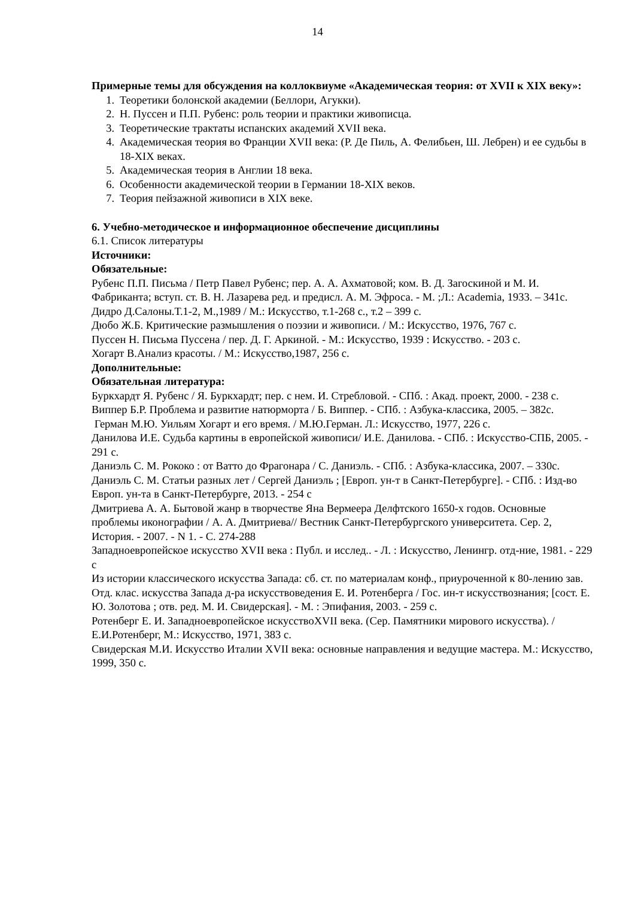14
Примерные темы для обсуждения на коллоквиуме «Академическая теория: от XVII к XIX веку»:
1. Теоретики болонской академии (Беллори, Агукки).
2. Н. Пуссен и П.П. Рубенс: роль теории и практики живописца.
3. Теоретические трактаты испанских академий XVII века.
4. Академическая теория во Франции XVII века: (Р. Де Пиль, А. Фелибьен, Ш. Лебрен) и ее судьбы в 18-XIX веках.
5. Академическая теория в Англии 18 века.
6. Особенности академической теории в Германии 18-XIX веков.
7. Теория пейзажной живописи в XIX веке.
6. Учебно-методическое и информационное обеспечение дисциплины
6.1. Список литературы
Источники:
Обязательные:
Рубенс П.П. Письма / Петр Павел Рубенс; пер. А. А. Ахматовой; ком. В. Д. Загоскиной и М. И. Фабриканта; вступ. ст. В. Н. Лазарева ред. и предисл. А. М. Эфроса. - М. ;Л.: Academia, 1933. – 341с.
Дидро Д.Салоны.Т.1-2, М.,1989 / М.: Искусство, т.1-268 с., т.2 – 399 с.
Дюбо Ж.Б. Критические размышления о поэзии и живописи. / М.: Искусство, 1976, 767 с.
Пуссен Н. Письма Пуссена / пер. Д. Г. Аркиной. - М.: Искусство, 1939 : Искусство. - 203 с.
Хогарт В.Анализ красоты. / М.: Искусство,1987, 256 с.
Дополнительные:
Обязательная литература:
Буркхардт Я. Рубенс / Я. Буркхардт; пер. с нем. И. Стребловой. - СПб. : Акад. проект, 2000. - 238 с.
Виппер Б.Р. Проблема и развитие натюрморта / Б. Виппер. - СПб. : Азбука-классика, 2005. – 382с.
Герман М.Ю. Уильям Хогарт и его время. / М.Ю.Герман. Л.: Искусство, 1977, 226 с.
Данилова И.Е. Судьба картины в европейской живописи/ И.Е. Данилова. - СПб. : Искусство-СПБ, 2005. - 291 с.
Даниэль С. М. Рококо : от Ватто до Фрагонара / С. Даниэль. - СПб. : Азбука-классика, 2007. – 330с.
Даниэль С. М. Статьи разных лет / Сергей Даниэль ; [Европ. ун-т в Санкт-Петербурге]. - СПб. : Изд-во Европ. ун-та в Санкт-Петербурге, 2013. - 254 с
Дмитриева А. А. Бытовой жанр в творчестве Яна Вермеера Делфтского 1650-х годов. Основные проблемы иконографии / А. А. Дмитриева// Вестник Санкт-Петербургского университета. Сер. 2, История. - 2007. - N 1. - С. 274-288
Западноевропейское искусство XVII века : Публ. и исслед.. - Л. : Искусство, Ленингр. отд-ние, 1981. - 229 с
Из истории классического искусства Запада: сб. ст. по материалам конф., приуроченной к 80-лению зав. Отд. клас. искусства Запада д-ра искусствоведения Е. И. Ротенберга / Гос. ин-т искусствознания; [сост. Е. Ю. Золотова ; отв. ред. М. И. Свидерская]. - М. : Эпифания, 2003. - 259 с.
Ротенберг Е. И. Западноевропейское искусствоXVII века. (Сер. Памятники мирового искусства). / Е.И.Ротенберг, М.: Искусство, 1971, 383 с.
Свидерская М.И. Искусство Италии XVII века: основные направления и ведущие мастера. М.: Искусство, 1999, 350 с.